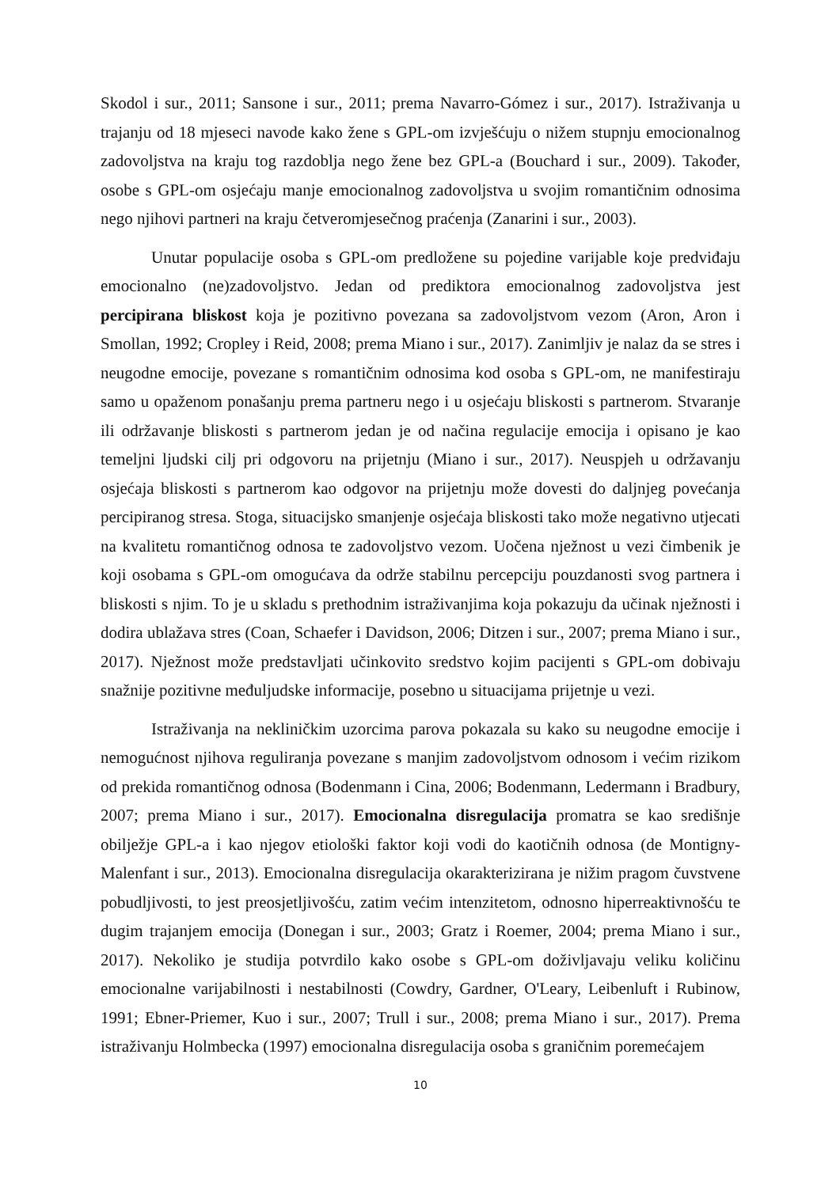Skodol i sur., 2011; Sansone i sur., 2011; prema Navarro-Gómez i sur., 2017). Istraživanja u trajanju od 18 mjeseci navode kako žene s GPL-om izvješćuju o nižem stupnju emocionalnog zadovoljstva na kraju tog razdoblja nego žene bez GPL-a (Bouchard i sur., 2009). Također, osobe s GPL-om osjećaju manje emocionalnog zadovoljstva u svojim romantičnim odnosima nego njihovi partneri na kraju četveromjesečnog praćenja (Zanarini i sur., 2003).
Unutar populacije osoba s GPL-om predložene su pojedine varijable koje predviđaju emocionalno (ne)zadovoljstvo. Jedan od prediktora emocionalnog zadovoljstva jest percipirana bliskost koja je pozitivno povezana sa zadovoljstvom vezom (Aron, Aron i Smollan, 1992; Cropley i Reid, 2008; prema Miano i sur., 2017). Zanimljiv je nalaz da se stres i neugodne emocije, povezane s romantičnim odnosima kod osoba s GPL-om, ne manifestiraju samo u opaženom ponašanju prema partneru nego i u osjećaju bliskosti s partnerom. Stvaranje ili održavanje bliskosti s partnerom jedan je od načina regulacije emocija i opisano je kao temeljni ljudski cilj pri odgovoru na prijetnju (Miano i sur., 2017). Neuspjeh u održavanju osjećaja bliskosti s partnerom kao odgovor na prijetnju može dovesti do daljnjeg povećanja percipiranog stresa. Stoga, situacijsko smanjenje osjećaja bliskosti tako može negativno utjecati na kvalitetu romantičnog odnosa te zadovoljstvo vezom. Uočena nježnost u vezi čimbenik je koji osobama s GPL-om omogućava da održe stabilnu percepciju pouzdanosti svog partnera i bliskosti s njim. To je u skladu s prethodnim istraživanjima koja pokazuju da učinak nježnosti i dodira ublažava stres (Coan, Schaefer i Davidson, 2006; Ditzen i sur., 2007; prema Miano i sur., 2017). Nježnost može predstavljati učinkovito sredstvo kojim pacijenti s GPL-om dobivaju snažnije pozitivne međuljudske informacije, posebno u situacijama prijetnje u vezi.
Istraživanja na nekliničkim uzorcima parova pokazala su kako su neugodne emocije i nemogućnost njihova reguliranja povezane s manjim zadovoljstvom odnosom i većim rizikom od prekida romantičnog odnosa (Bodenmann i Cina, 2006; Bodenmann, Ledermann i Bradbury, 2007; prema Miano i sur., 2017). Emocionalna disregulacija promatra se kao središnje obilježje GPL-a i kao njegov etiološki faktor koji vodi do kaotičnih odnosa (de Montigny-Malenfant i sur., 2013). Emocionalna disregulacija okarakterizirana je nižim pragom čuvstvene pobudljivosti, to jest preosjetljivošću, zatim većim intenzitetom, odnosno hiperreaktivnošću te dugim trajanjem emocija (Donegan i sur., 2003; Gratz i Roemer, 2004; prema Miano i sur., 2017). Nekoliko je studija potvrdilo kako osobe s GPL-om doživljavaju veliku količinu emocionalne varijabilnosti i nestabilnosti (Cowdry, Gardner, O'Leary, Leibenluft i Rubinow, 1991; Ebner-Priemer, Kuo i sur., 2007; Trull i sur., 2008; prema Miano i sur., 2017). Prema istraživanju Holmbecka (1997) emocionalna disregulacija osoba s graničnim poremećajem
10